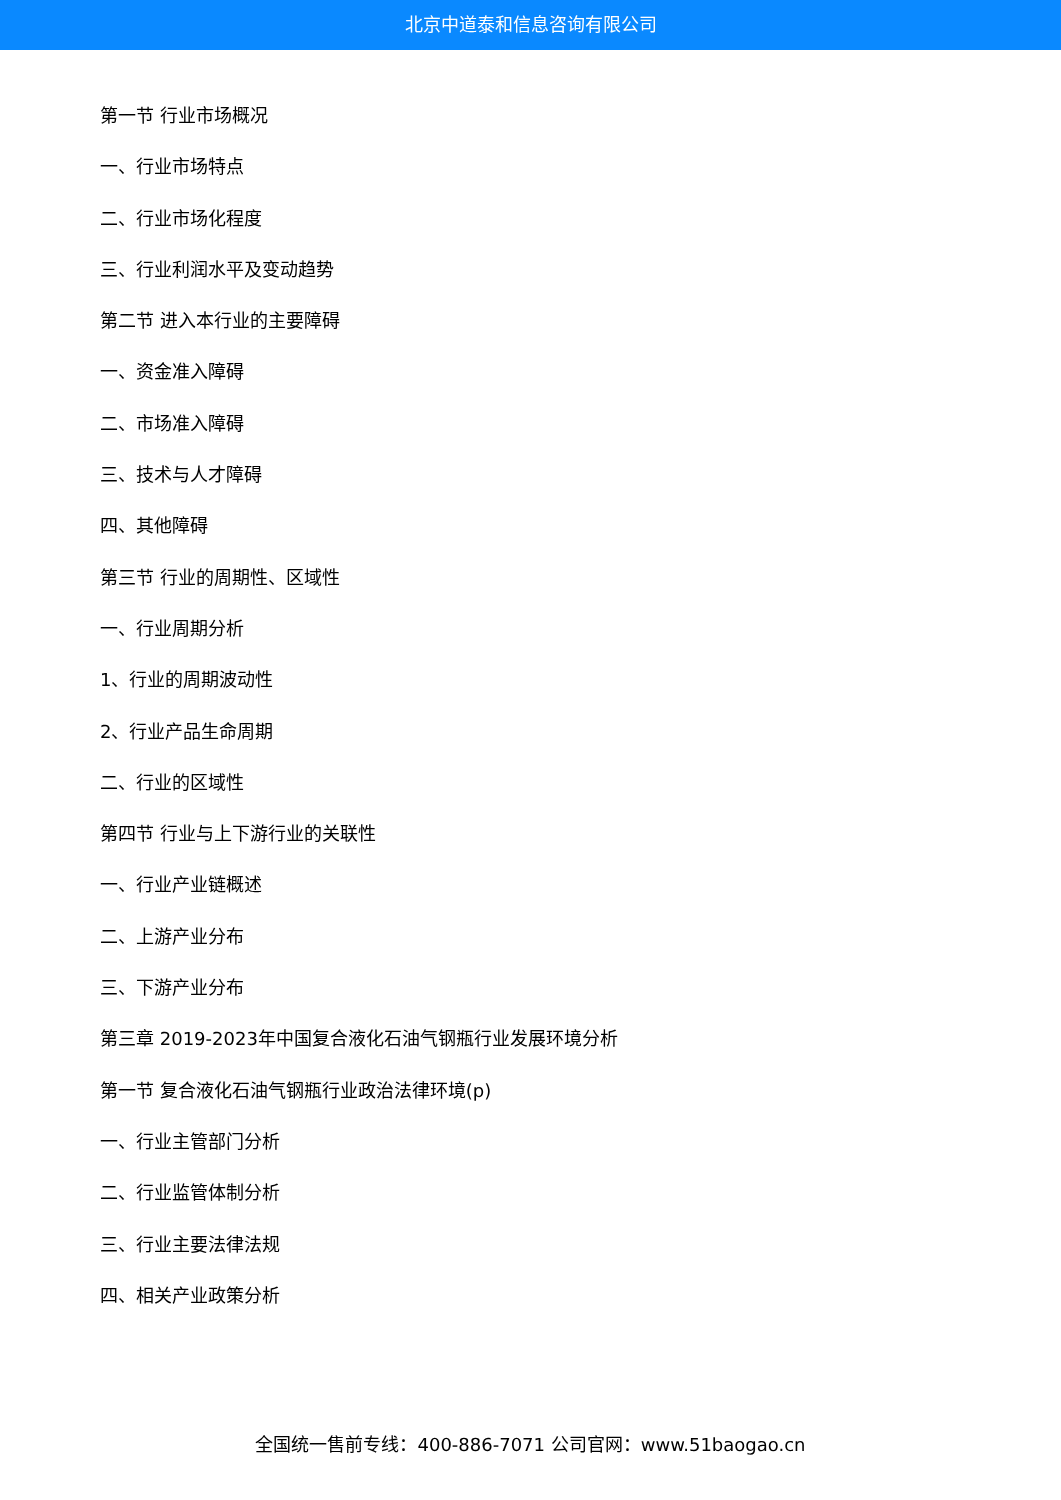北京中道泰和信息咨询有限公司
第一节 行业市场概况
一、行业市场特点
二、行业市场化程度
三、行业利润水平及变动趋势
第二节 进入本行业的主要障碍
一、资金准入障碍
二、市场准入障碍
三、技术与人才障碍
四、其他障碍
第三节 行业的周期性、区域性
一、行业周期分析
1、行业的周期波动性
2、行业产品生命周期
二、行业的区域性
第四节 行业与上下游行业的关联性
一、行业产业链概述
二、上游产业分布
三、下游产业分布
第三章 2019-2023年中国复合液化石油气钢瓶行业发展环境分析
第一节 复合液化石油气钢瓶行业政治法律环境(p)
一、行业主管部门分析
二、行业监管体制分析
三、行业主要法律法规
四、相关产业政策分析
全国统一售前专线：400-886-7071 公司官网：www.51baogao.cn